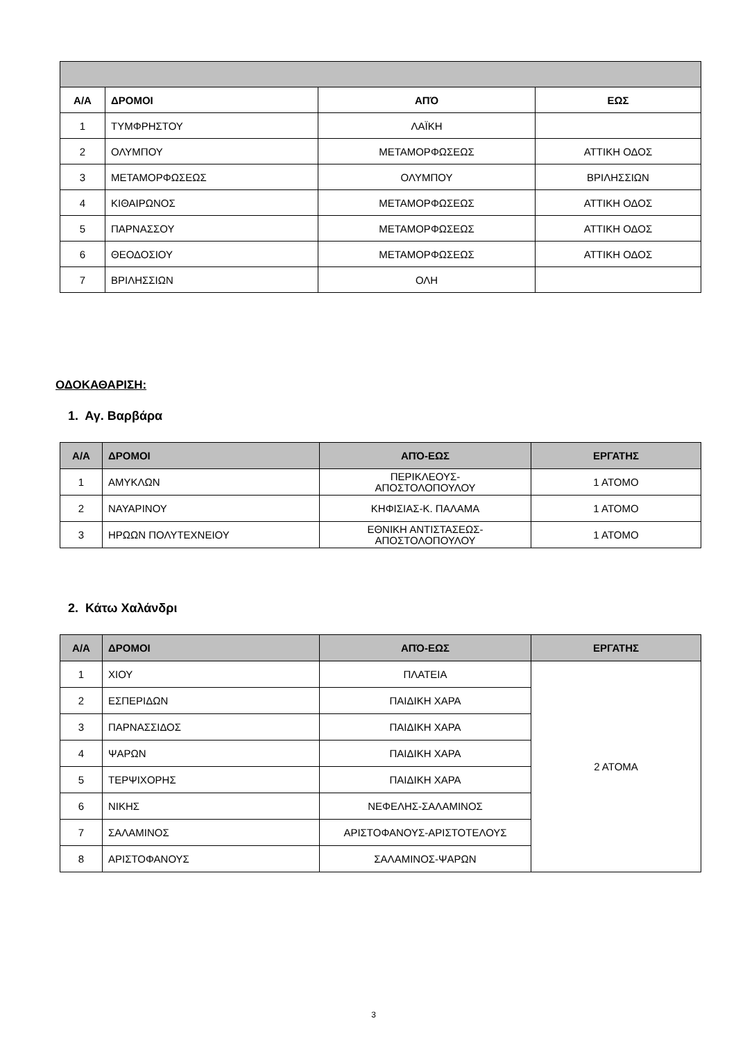| Α/Α | ΔΡΟΜΟΙ | ΑΠΌ | ΕΩΣ |
| --- | --- | --- | --- |
| 1 | ΤΥΜΦΡΗΣΤΟΥ | ΛΑΪΚΗ | |
| 2 | ΟΛΥΜΠΟΥ | ΜΕΤΑΜΟΡΦΩΣΕΩΣ | ΑΤΤΙΚΗ ΟΔΟΣ |
| 3 | ΜΕΤΑΜΟΡΦΩΣΕΩΣ | ΟΛΥΜΠΟΥ | ΒΡΙΛΗΣΣΙΩΝ |
| 4 | ΚΙΘΑΙΡΩΝΟΣ | ΜΕΤΑΜΟΡΦΩΣΕΩΣ | ΑΤΤΙΚΗ ΟΔΟΣ |
| 5 | ΠΑΡΝΑΣΣΟΥ | ΜΕΤΑΜΟΡΦΩΣΕΩΣ | ΑΤΤΙΚΗ ΟΔΟΣ |
| 6 | ΘΕΟΔΟΣΙΟΥ | ΜΕΤΑΜΟΡΦΩΣΕΩΣ | ΑΤΤΙΚΗ ΟΔΟΣ |
| 7 | ΒΡΙΛΗΣΣΙΩΝ | ΟΛΗ | |
ΟΔΟΚΑΘΑΡΙΣΗ:
1. Αγ. Βαρβάρα
| Α/Α | ΔΡΟΜΟΙ | ΑΠΌ-ΕΩΣ | ΕΡΓΑΤΗΣ |
| --- | --- | --- | --- |
| 1 | ΑΜΥΚΛΩΝ | ΠΕΡΙΚΛΕΟΥΣ- ΑΠΟΣΤΟΛΟΠΟΥΛΟΥ | 1 ΑΤΟΜΟ |
| 2 | ΝΑΥΑΡΙΝΟΥ | ΚΗΦΙΣΙΑΣ-Κ. ΠΑΛΑΜΑ | 1 ΑΤΟΜΟ |
| 3 | ΗΡΩΩΝ ΠΟΛΥΤΕΧΝΕΙΟΥ | ΕΘΝΙΚΗ ΑΝΤΙΣΤΑΣΕΩΣ- ΑΠΟΣΤΟΛΟΠΟΥΛΟΥ | 1 ΑΤΟΜΟ |
2. Κάτω Χαλάνδρι
| Α/Α | ΔΡΟΜΟΙ | ΑΠΌ-ΕΩΣ | ΕΡΓΑΤΗΣ |
| --- | --- | --- | --- |
| 1 | ΧΙΟΥ | ΠΛΑΤΕΙΑ | 2 ΑΤΟΜΑ |
| 2 | ΕΣΠΕΡΙΔΩΝ | ΠΑΙΔΙΚΗ ΧΑΡΑ | |
| 3 | ΠΑΡΝΑΣΣΙΔΟΣ | ΠΑΙΔΙΚΗ ΧΑΡΑ | |
| 4 | ΨΑΡΩΝ | ΠΑΙΔΙΚΗ ΧΑΡΑ | |
| 5 | ΤΕΡΨΙΧΟΡΗΣ | ΠΑΙΔΙΚΗ ΧΑΡΑ | |
| 6 | ΝΙΚΗΣ | ΝΕΦΕΛΗΣ-ΣΑΛΑΜΙΝΟΣ | |
| 7 | ΣΑΛΑΜΙΝΟΣ | ΑΡΙΣΤΟΦΑΝΟΥΣ-ΑΡΙΣΤΟΤΕΛΟΥΣ | |
| 8 | ΑΡΙΣΤΟΦΑΝΟΥΣ | ΣΑΛΑΜΙΝΟΣ-ΨΑΡΩΝ | |
3